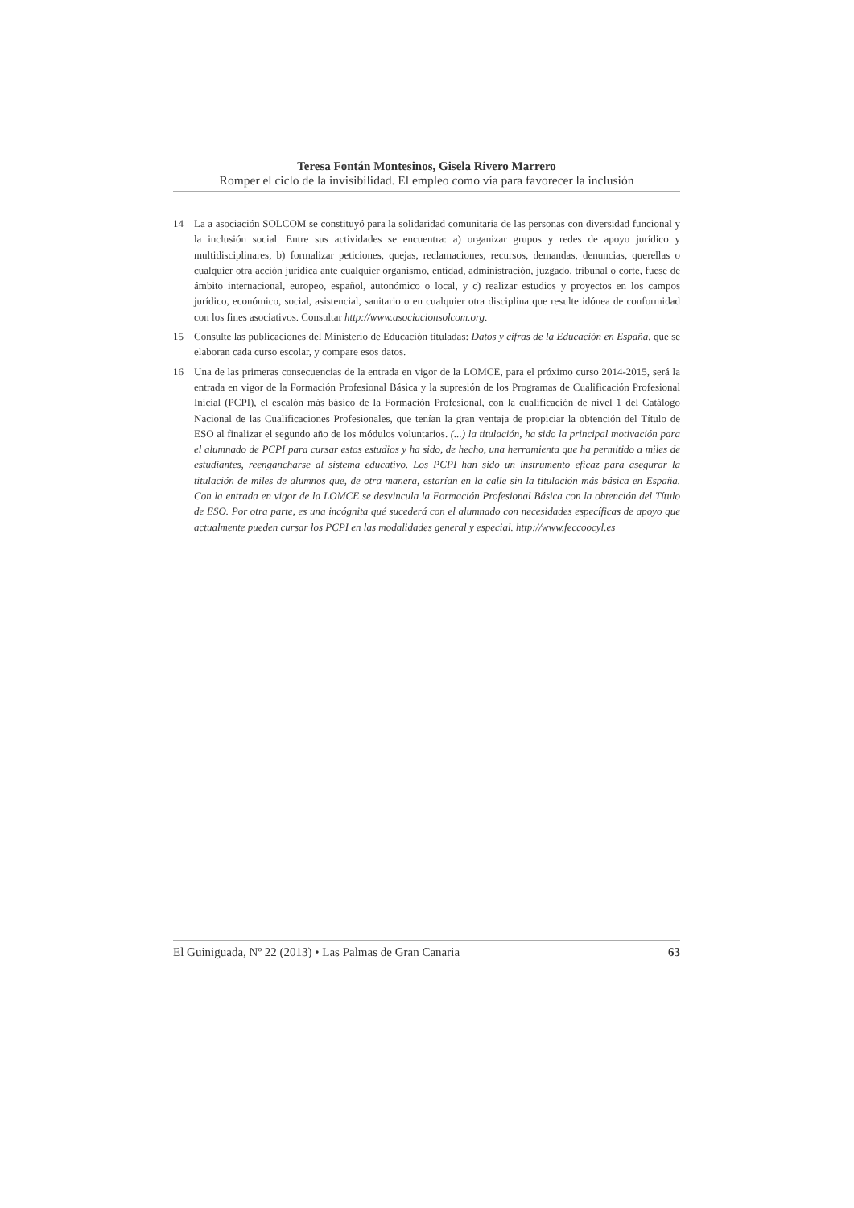Teresa Fontán Montesinos, Gisela Rivero Marrero
Romper el ciclo de la invisibilidad. El empleo como vía para favorecer la inclusión
14 La a asociación SOLCOM se constituyó para la solidaridad comunitaria de las personas con diversidad funcional y la inclusión social. Entre sus actividades se encuentra: a) organizar grupos y redes de apoyo jurídico y multidisciplinares, b) formalizar peticiones, quejas, reclamaciones, recursos, demandas, denuncias, querellas o cualquier otra acción jurídica ante cualquier organismo, entidad, administración, juzgado, tribunal o corte, fuese de ámbito internacional, europeo, español, autonómico o local, y c) realizar estudios y proyectos en los campos jurídico, económico, social, asistencial, sanitario o en cualquier otra disciplina que resulte idónea de conformidad con los fines asociativos. Consultar http://www.asociacionsolcom.org.
15 Consulte las publicaciones del Ministerio de Educación tituladas: Datos y cifras de la Educación en España, que se elaboran cada curso escolar, y compare esos datos.
16 Una de las primeras consecuencias de la entrada en vigor de la LOMCE, para el próximo curso 2014-2015, será la entrada en vigor de la Formación Profesional Básica y la supresión de los Programas de Cualificación Profesional Inicial (PCPI), el escalón más básico de la Formación Profesional, con la cualificación de nivel 1 del Catálogo Nacional de las Cualificaciones Profesionales, que tenían la gran ventaja de propiciar la obtención del Título de ESO al finalizar el segundo año de los módulos voluntarios. (...) la titulación, ha sido la principal motivación para el alumnado de PCPI para cursar estos estudios y ha sido, de hecho, una herramienta que ha permitido a miles de estudiantes, reengancharse al sistema educativo. Los PCPI han sido un instrumento eficaz para asegurar la titulación de miles de alumnos que, de otra manera, estarían en la calle sin la titulación más básica en España. Con la entrada en vigor de la LOMCE se desvincula la Formación Profesional Básica con la obtención del Título de ESO. Por otra parte, es una incógnita qué sucederá con el alumnado con necesidades específicas de apoyo que actualmente pueden cursar los PCPI en las modalidades general y especial. http://www.feccoocyl.es
El Guiniguada, Nº 22 (2013) • Las Palmas de Gran Canaria 63